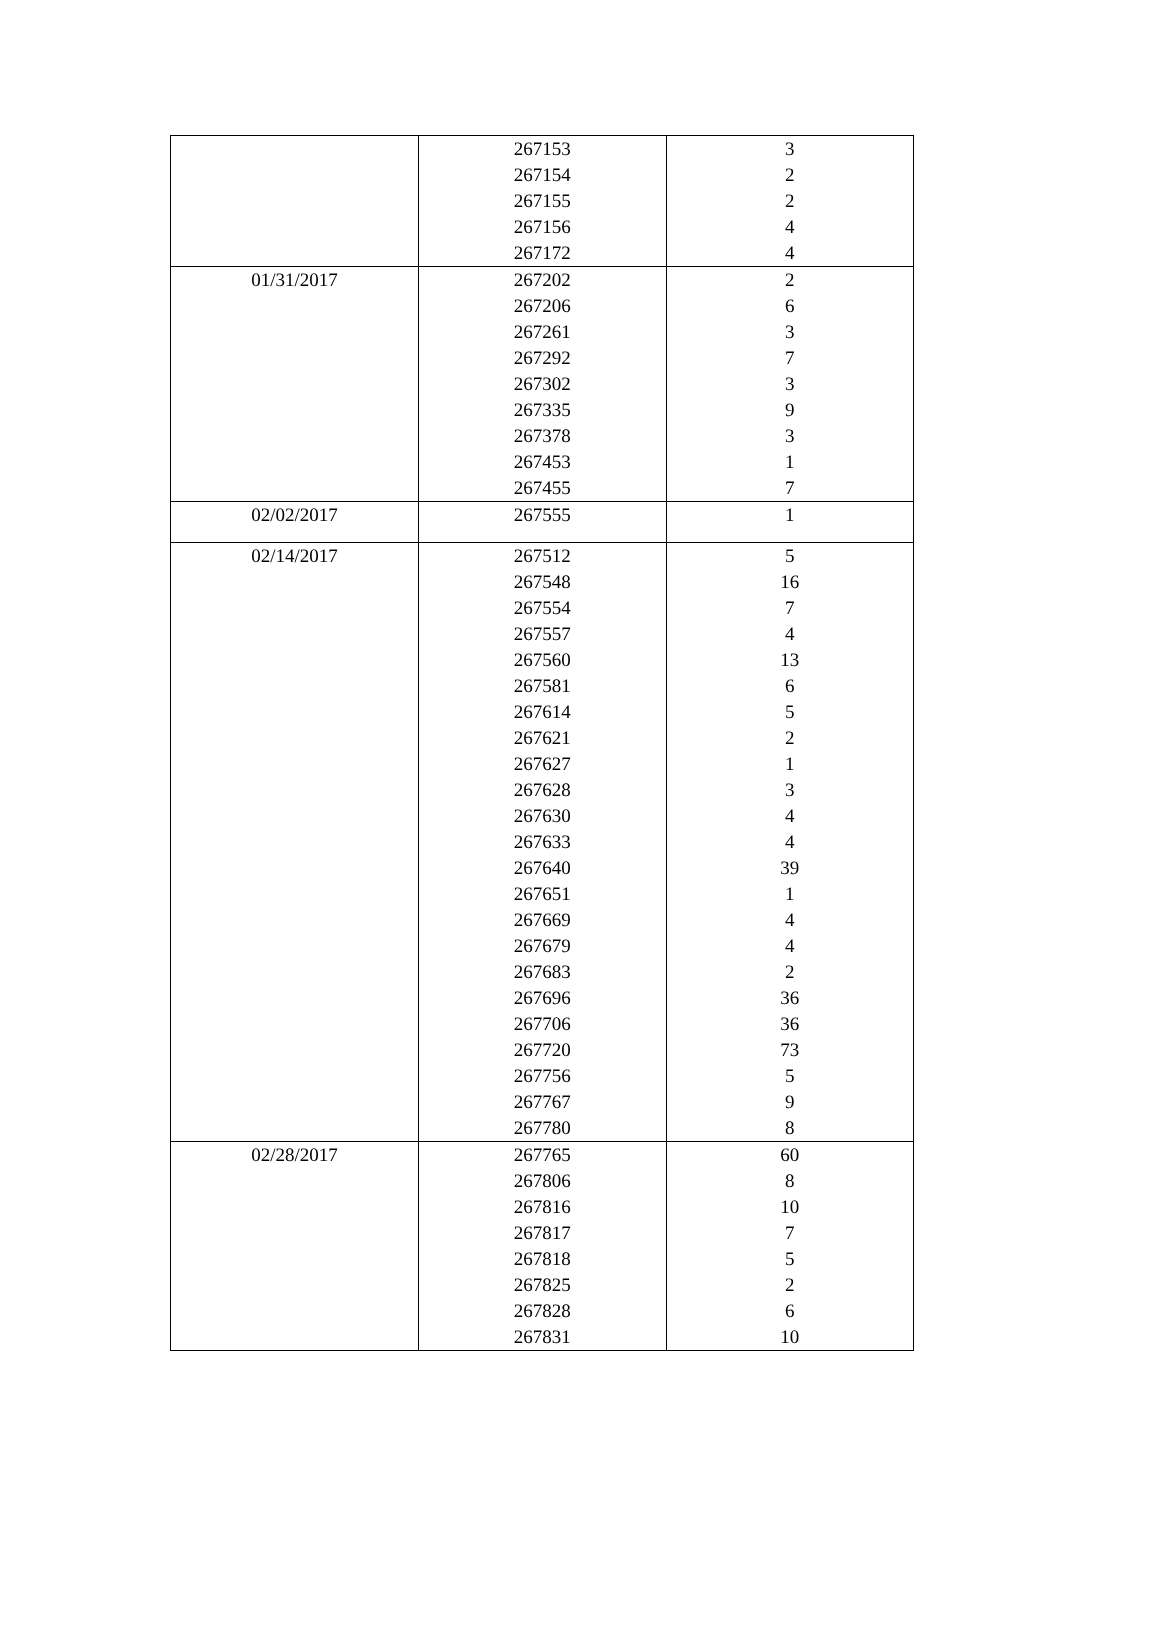| | 267153 | 3 |
| | 267154 | 2 |
| | 267155 | 2 |
| | 267156 | 4 |
| | 267172 | 4 |
| 01/31/2017 | 267202 | 2 |
| | 267206 | 6 |
| | 267261 | 3 |
| | 267292 | 7 |
| | 267302 | 3 |
| | 267335 | 9 |
| | 267378 | 3 |
| | 267453 | 1 |
| | 267455 | 7 |
| 02/02/2017 | 267555 | 1 |
| 02/14/2017 | 267512 | 5 |
| | 267548 | 16 |
| | 267554 | 7 |
| | 267557 | 4 |
| | 267560 | 13 |
| | 267581 | 6 |
| | 267614 | 5 |
| | 267621 | 2 |
| | 267627 | 1 |
| | 267628 | 3 |
| | 267630 | 4 |
| | 267633 | 4 |
| | 267640 | 39 |
| | 267651 | 1 |
| | 267669 | 4 |
| | 267679 | 4 |
| | 267683 | 2 |
| | 267696 | 36 |
| | 267706 | 36 |
| | 267720 | 73 |
| | 267756 | 5 |
| | 267767 | 9 |
| | 267780 | 8 |
| 02/28/2017 | 267765 | 60 |
| | 267806 | 8 |
| | 267816 | 10 |
| | 267817 | 7 |
| | 267818 | 5 |
| | 267825 | 2 |
| | 267828 | 6 |
| | 267831 | 10 |